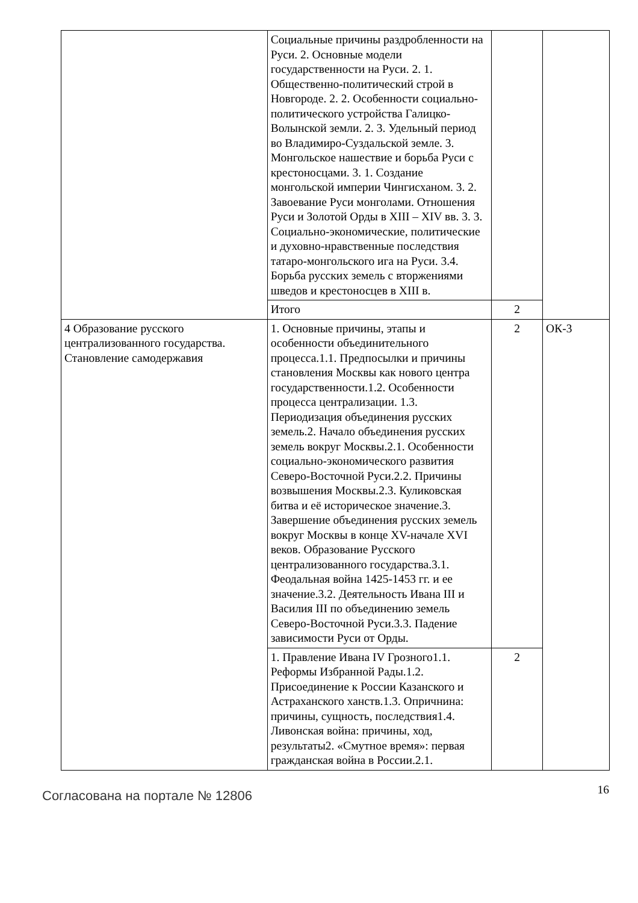| | Социальные причины раздробленности на Руси. 2. Основные модели государственности на Руси. 2. 1. Общественно-политический строй в Новгороде. 2. 2. Особенности социально-политического устройства Галицко-Волынской земли. 2. 3. Удельный период во Владимиро-Суздальской земле. 3. Монгольское нашествие и борьба Руси с крестоносцами. 3. 1. Создание монгольской империи Чингисханом. 3. 2. Завоевание Руси монголами. Отношения Руси и Золотой Орды в XIII – XIV вв. 3. 3. Социально-экономические, политические и духовно-нравственные последствия татаро-монгольского ига на Руси. 3.4. Борьба русских земель с вторжениями шведов и крестоносцев в XIII в. | | |
| | Итого | 2 | |
| 4 Образование русского централизованного государства. Становление самодержавия | 1. Основные причины, этапы и особенности объединительного процесса.1.1. Предпосылки и причины становления Москвы как нового центра государственности.1.2. Особенности процесса централизации. 1.3. Периодизация объединения русских земель.2. Начало объединения русских земель вокруг Москвы.2.1. Особенности социально-экономического развития Северо-Восточной Руси.2.2. Причины возвышения Москвы.2.3. Куликовская битва и её историческое значение.3. Завершение объединения русских земель вокруг Москвы в конце XV-начале XVI веков. Образование Русского централизованного государства.3.1. Феодальная война 1425-1453 гг. и ее значение.3.2. Деятельность Ивана III и Василия III по объединению земель Северо-Восточной Руси.3.3. Падение зависимости Руси от Орды. | 2 | ОК-3 |
| | 1. Правление Ивана IV Грозного1.1. Реформы Избранной Рады.1.2. Присоединение к России Казанского и Астраханского ханств.1.3. Опричнина: причины, сущность, последствия1.4. Ливонская война: причины, ход, результаты2. «Смутное время»: первая гражданская война в России.2.1. | 2 | |
Согласована на портале № 12806
16